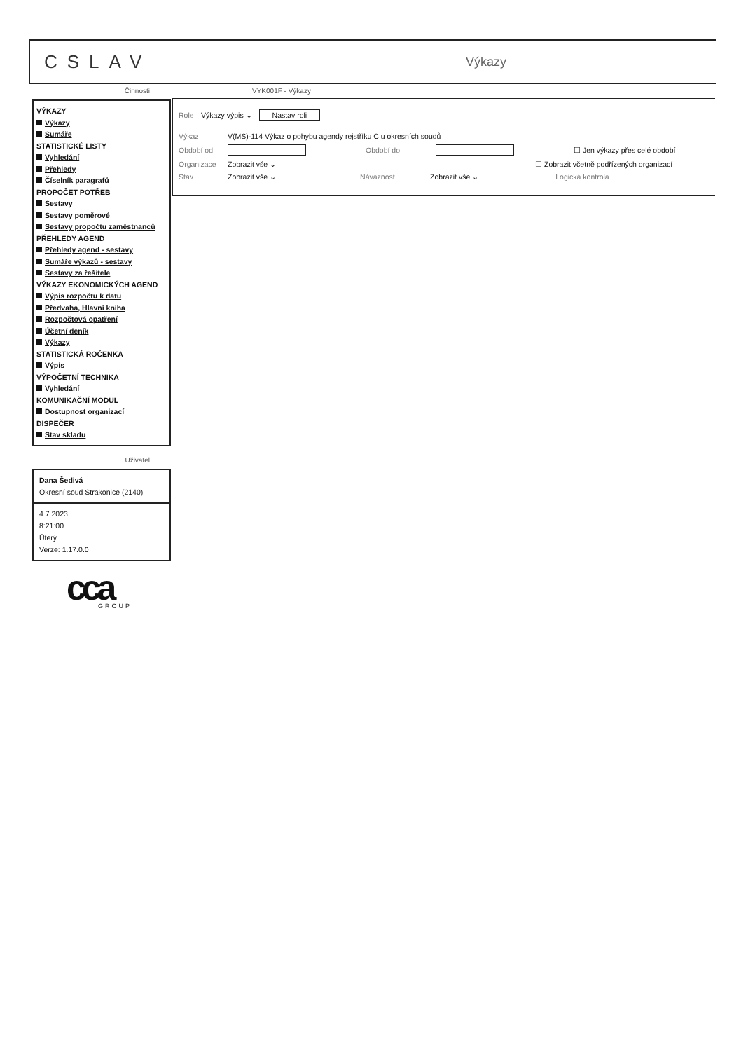CSLAV
Výkazy
Činnosti
VÝKAZY
Výkazy
Sumáře
STATISTICKÉ LISTY
Vyhledání
Přehledy
Číselník paragrafů
PROPOČET POTŘEB
Sestavy
Sestavy poměrové
Sestavy propočtu zaměstnanců
PŘEHLEDY AGEND
Přehledy agend - sestavy
Sumáře výkazů - sestavy
Sestavy za řešitele
VÝKAZY EKONOMICKÝCH AGEND
Výpis rozpočtu k datu
Předvaha, Hlavní kniha
Rozpočtová opatření
Účetní deník
Výkazy
STATISTICKÁ ROČENKA
Výpis
VÝPOČETNÍ TECHNIKA
Vyhledání
KOMUNIKAČNÍ MODUL
Dostupnost organizací
DISPEČER
Stav skladu
Uživatel
Dana Šedivá
Okresní soud Strakonice (2140)
4.7.2023
8:21:00
Úterý
Verze: 1.17.0.0
VYK001F - Výkazy
Role Výkazy výpis ⌄ Nastav roli
Výkaz V(MS)-114 Výkaz o pohybu agendy rejstříku C u okresních soudů
Období od Období do ☐ Jen výkazy přes celé období
Organizace Zobrazit vše ⌄ ☐ Zobrazit včetně podřízených organizací
Stav Zobrazit vše ⌄ Návaznost Zobrazit vše ⌄ Logická kontrola
cca
GROUP